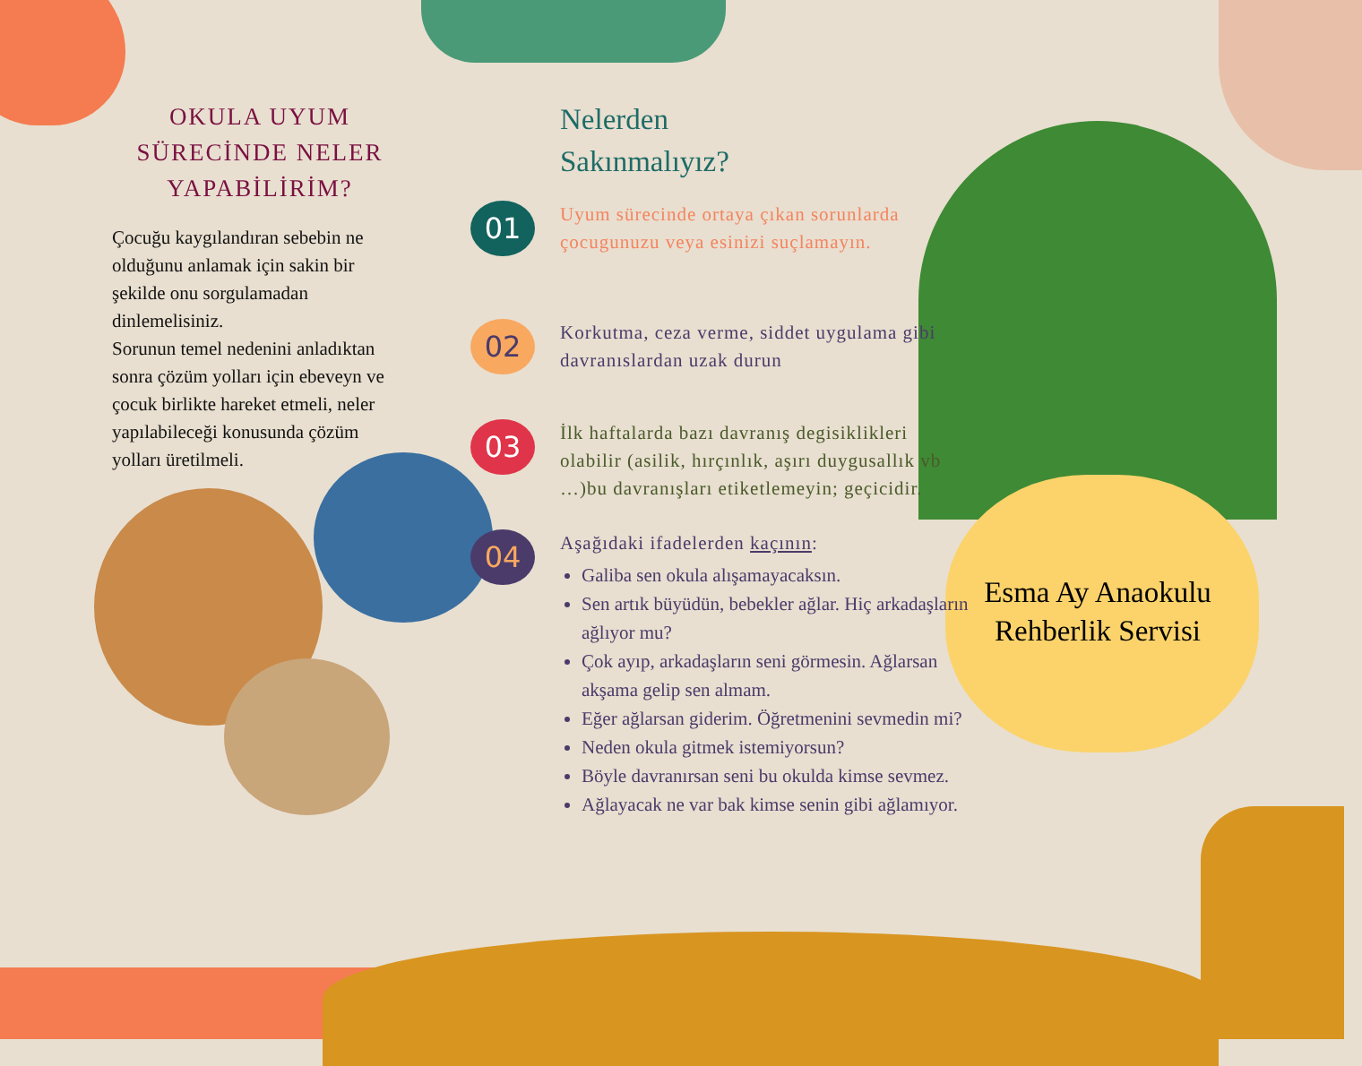OKULA UYUM SÜRECİNDE NELER YAPABİLİRİM?
Çocuğu kaygılandıran sebebin ne olduğunu anlamak için sakin bir şekilde onu sorgulamadan dinlemelisiniz.
Sorunun temel nedenini anladıktan sonra çözüm yolları için ebeveyn ve çocuk birlikte hareket etmeli, neler yapılabileceği konusunda çözüm yolları üretilmeli.
Nelerden
Sakınmalıyız?
01
Uyum sürecinde ortaya çıkan sorunlarda çocugunuzu veya esinizi suçlamayın.
02
Korkutma, ceza verme, siddet uygulama gibi davranıslardan uzak durun
03
İlk haftalarda bazı davranış degisiklikleri olabilir (asilik, hırçınlık, aşırı duygusallık vb …)bu davranışları etiketlemeyin; geçicidir.
04
Aşağıdaki ifadelerden kaçının:
Galiba sen okula alışamayacaksın.
Sen artık büyüdün, bebekler ağlar. Hiç arkadaşların ağlıyor mu?
Çok ayıp, arkadaşların seni görmesin. Ağlarsan akşama gelip sen almam.
Eğer ağlarsan giderim. Öğretmenini sevmedin mi?
Neden okula gitmek istemiyorsun?
Böyle davranırsan seni bu okulda kimse sevmez.
Ağlayacak ne var bak kimse senin gibi ağlamıyor.
Esma Ay Anaokulu Rehberlik Servisi